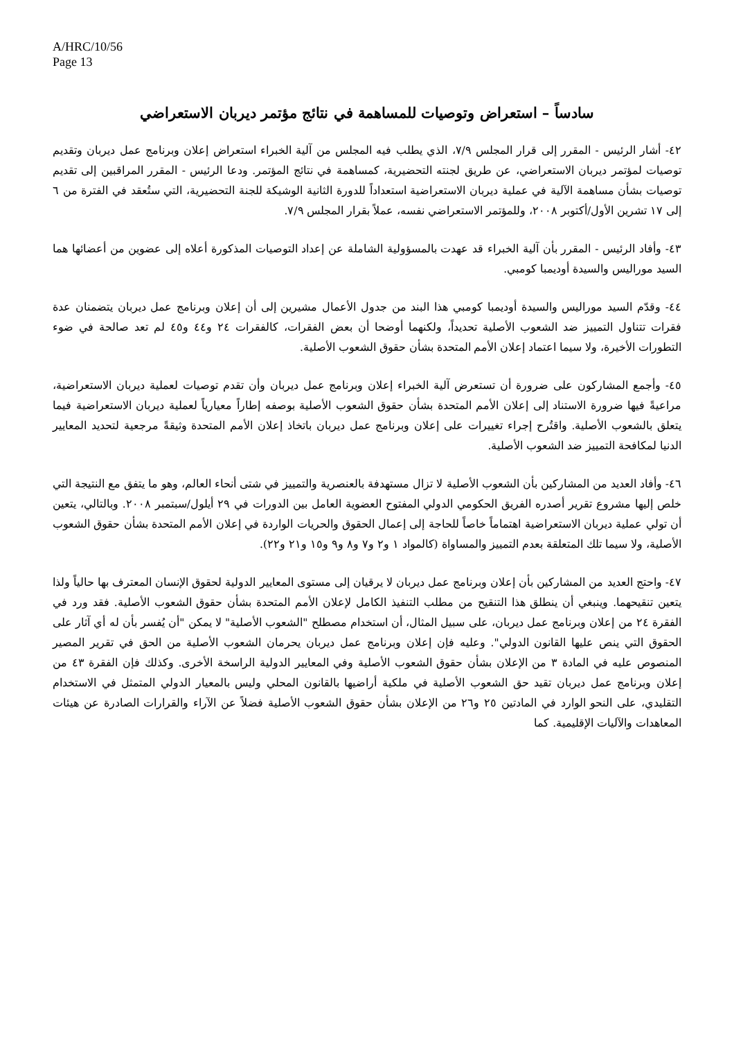A/HRC/10/56
Page 13
سادساً – استعراض وتوصيات للمساهمة في نتائج مؤتمر ديربان الاستعراضي
٤٢- أشار الرئيس - المقرر إلى قرار المجلس ٧/٩، الذي يطلب فيه المجلس من آلية الخبراء استعراض إعلان وبرنامج عمل ديربان وتقديم توصيات لمؤتمر ديربان الاستعراضي، عن طريق لجنته التحضيرية، كمساهمة في نتائج المؤتمر. ودعا الرئيس - المقرر المراقبين إلى تقديم توصيات بشأن مساهمة الآلية في عملية ديربان الاستعراضية استعداداً للدورة الثانية الوشيكة للجنة التحضيرية، التي ستُعقد في الفترة من ٦ إلى ١٧ تشرين الأول/أكتوبر ٢٠٠٨، وللمؤتمر الاستعراضي نفسه، عملاً بقرار المجلس ٧/٩.
٤٣- وأفاد الرئيس - المقرر بأن آلية الخبراء قد عهدت بالمسؤولية الشاملة عن إعداد التوصيات المذكورة أعلاه إلى عضوين من أعضائها هما السيد موراليس والسيدة أوديمبا كومبي.
٤٤- وقدّم السيد موراليس والسيدة أوديمبا كومبي هذا البند من جدول الأعمال مشيرين إلى أن إعلان وبرنامج عمل ديربان يتضمنان عدة فقرات تتناول التمييز ضد الشعوب الأصلية تحديداً، ولكنهما أوضحا أن بعض الفقرات، كالفقرات ٢٤ و٤٤ و٤٥ لم تعد صالحة في ضوء التطورات الأخيرة، ولا سيما اعتماد إعلان الأمم المتحدة بشأن حقوق الشعوب الأصلية.
٤٥- وأجمع المشاركون على ضرورة أن تستعرض آلية الخبراء إعلان وبرنامج عمل ديربان وأن تقدم توصيات لعملية ديربان الاستعراضية، مراعيةً فيها ضرورة الاستناد إلى إعلان الأمم المتحدة بشأن حقوق الشعوب الأصلية بوصفه إطاراً معيارياً لعملية ديربان الاستعراضية فيما يتعلق بالشعوب الأصلية. واقتُرح إجراء تغييرات على إعلان وبرنامج عمل ديربان باتخاذ إعلان الأمم المتحدة وثيقةً مرجعية لتحديد المعايير الدنيا لمكافحة التمييز ضد الشعوب الأصلية.
٤٦- وأفاد العديد من المشاركين بأن الشعوب الأصلية لا تزال مستهدفة بالعنصرية والتمييز في شتى أنحاء العالم، وهو ما يتفق مع النتيجة التي خلص إليها مشروع تقرير أصدره الفريق الحكومي الدولي المفتوح العضوية العامل بين الدورات في ٢٩ أيلول/سبتمبر ٢٠٠٨. وبالتالي، يتعين أن تولي عملية ديربان الاستعراضية اهتماماً خاصاً للحاجة إلى إعمال الحقوق والحريات الواردة في إعلان الأمم المتحدة بشأن حقوق الشعوب الأصلية، ولا سيما تلك المتعلقة بعدم التمييز والمساواة (كالمواد ١ و٢ و٧ و٨ و٩ و١٥ و٢١ و٢٢).
٤٧- واحتج العديد من المشاركين بأن إعلان وبرنامج عمل ديربان لا يرقيان إلى مستوى المعايير الدولية لحقوق الإنسان المعترف بها حالياً ولذا يتعين تنقيحهما. وينبغي أن ينطلق هذا التنقيح من مطلب التنفيذ الكامل لإعلان الأمم المتحدة بشأن حقوق الشعوب الأصلية. فقد ورد في الفقرة ٢٤ من إعلان وبرنامج عمل ديربان، على سبيل المثال، أن استخدام مصطلح "الشعوب الأصلية" لا يمكن "أن يُفسر بأن له أي آثار على الحقوق التي ينص عليها القانون الدولي". وعليه فإن إعلان وبرنامج عمل ديربان يحرمان الشعوب الأصلية من الحق في تقرير المصير المنصوص عليه في المادة ٣ من الإعلان بشأن حقوق الشعوب الأصلية وفي المعايير الدولية الراسخة الأخرى. وكذلك فإن الفقرة ٤٣ من إعلان وبرنامج عمل ديربان تقيد حق الشعوب الأصلية في ملكية أراضيها بالقانون المحلي وليس بالمعيار الدولي المتمثل في الاستخدام التقليدي، على النحو الوارد في المادتين ٢٥ و٢٦ من الإعلان بشأن حقوق الشعوب الأصلية فضلاً عن الآراء والقرارات الصادرة عن هيئات المعاهدات والآليات الإقليمية. كما